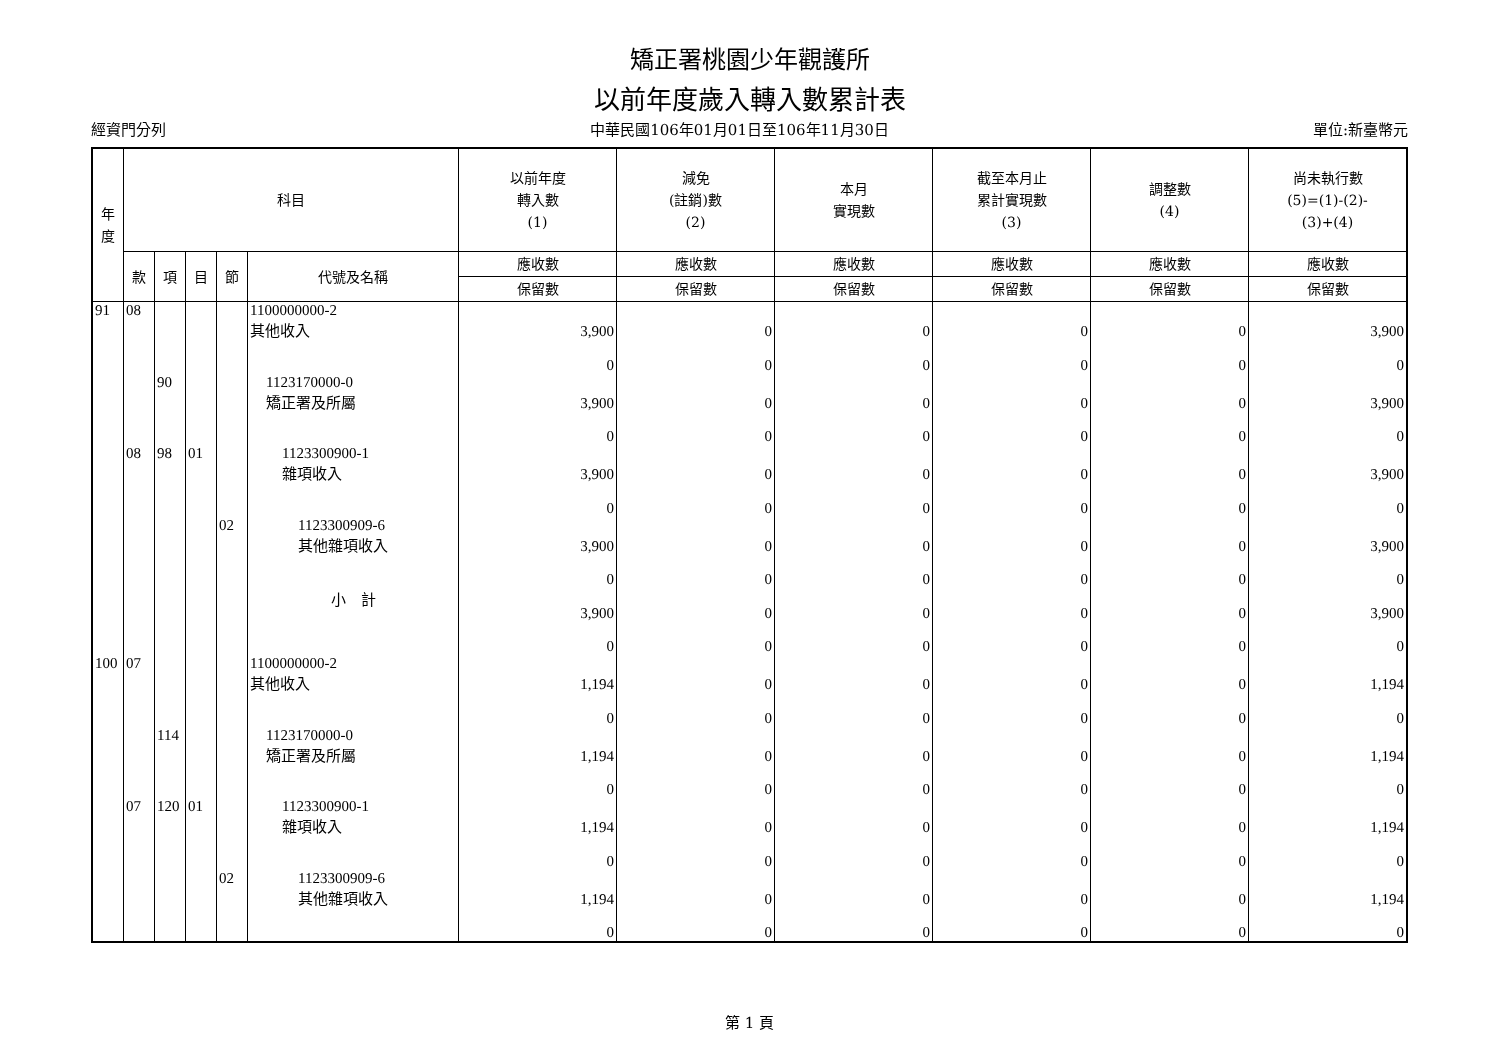矯正署桃園少年觀護所
以前年度歲入轉入數累計表
經資門分列 中華民國106年01月01日至106年11月30日 單位:新臺幣元
| 年 度 | 科目 | | | | | 以前年度 轉入數 (1) | 減免 (註銷)數 (2) | 本月 實現數 | 截至本月止 累計實現數 (3) | 調整數 (4) | 尚未執行數 (5)=(1)-(2)- (3)+(4) |
| --- | --- | --- | --- | --- | --- | --- | --- | --- | --- | --- | --- |
| | 款 | 項 | 目 | 節 | 代號及名稱 | 應收數 | 應收數 | 應收數 | 應收數 | 應收數 | 應收數 |
| | | | | | | 保留數 | 保留數 | 保留數 | 保留數 | 保留數 | 保留數 |
| 91 | 08 | | | | 1100000000-2 其他收入 | 3,900 | 0 | 0 | 0 | 0 | 3,900 |
| | | | | | | 0 | 0 | 0 | 0 | 0 | 0 |
| | | 90 | | | 1123170000-0 矯正署及所屬 | 3,900 | 0 | 0 | 0 | 0 | 3,900 |
| | | | | | | 0 | 0 | 0 | 0 | 0 | 0 |
| | 08 | 98 | 01 | | 1123300900-1 雜項收入 | 3,900 | 0 | 0 | 0 | 0 | 3,900 |
| | | | | | | 0 | 0 | 0 | 0 | 0 | 0 |
| | | | | 02 | 1123300909-6 其他雜項收入 | 3,900 | 0 | 0 | 0 | 0 | 3,900 |
| | | | | | | 0 | 0 | 0 | 0 | 0 | 0 |
| | | | | | 小 計 | 3,900 | 0 | 0 | 0 | 0 | 3,900 |
| | | | | | | 0 | 0 | 0 | 0 | 0 | 0 |
| 100 | 07 | | | | 1100000000-2 其他收入 | 1,194 | 0 | 0 | 0 | 0 | 1,194 |
| | | | | | | 0 | 0 | 0 | 0 | 0 | 0 |
| | | 114 | | | 1123170000-0 矯正署及所屬 | 1,194 | 0 | 0 | 0 | 0 | 1,194 |
| | | | | | | 0 | 0 | 0 | 0 | 0 | 0 |
| | 07 | 120 | 01 | | 1123300900-1 雜項收入 | 1,194 | 0 | 0 | 0 | 0 | 1,194 |
| | | | | | | 0 | 0 | 0 | 0 | 0 | 0 |
| | | | | 02 | 1123300909-6 其他雜項收入 | 1,194 | 0 | 0 | 0 | 0 | 1,194 |
| | | | | | | 0 | 0 | 0 | 0 | 0 | 0 |
第 1 頁